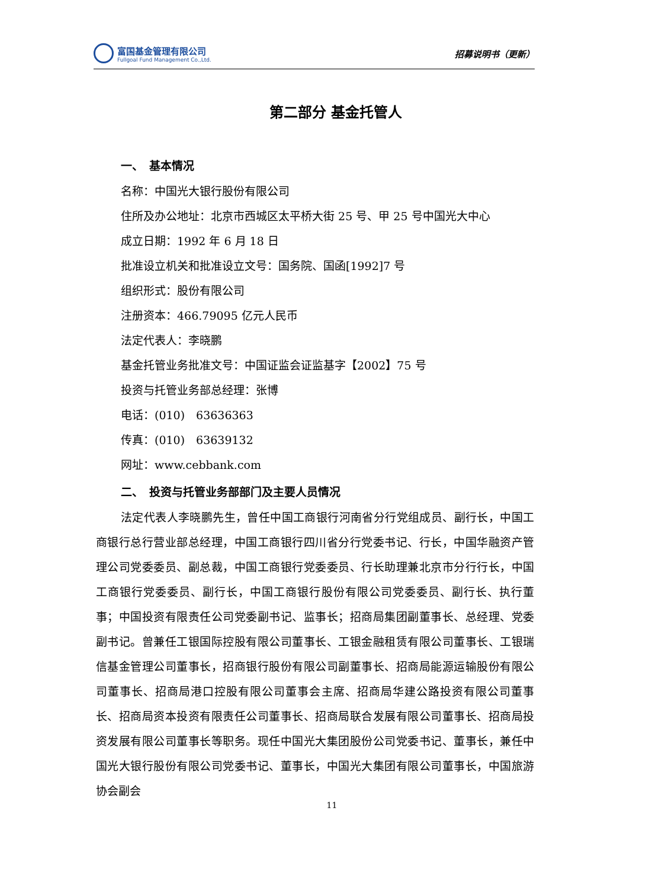富国基金管理有限公司
Fullgoal Fund Management Co.,Ltd.
招募说明书（更新）
第二部分 基金托管人
一、　基本情况
名称：中国光大银行股份有限公司
住所及办公地址：北京市西城区太平桥大街 25 号、甲 25 号中国光大中心
成立日期：1992 年 6 月 18 日
批准设立机关和批准设立文号：国务院、国函[1992]7 号
组织形式：股份有限公司
注册资本：466.79095 亿元人民币
法定代表人：李晓鹏
基金托管业务批准文号：中国证监会证监基字【2002】75 号
投资与托管业务部总经理：张博
电话：(010)　63636363
传真：(010)　63639132
网址：www.cebbank.com
二、　投资与托管业务部部门及主要人员情况
法定代表人李晓鹏先生，曾任中国工商银行河南省分行党组成员、副行长，中国工商银行总行营业部总经理，中国工商银行四川省分行党委书记、行长，中国华融资产管理公司党委委员、副总裁，中国工商银行党委委员、行长助理兼北京市分行行长，中国工商银行党委委员、副行长，中国工商银行股份有限公司党委委员、副行长、执行董事；中国投资有限责任公司党委副书记、监事长；招商局集团副董事长、总经理、党委副书记。曾兼任工银国际控股有限公司董事长、工银金融租赁有限公司董事长、工银瑞信基金管理公司董事长，招商银行股份有限公司副董事长、招商局能源运输股份有限公司董事长、招商局港口控股有限公司董事会主席、招商局华建公路投资有限公司董事长、招商局资本投资有限责任公司董事长、招商局联合发展有限公司董事长、招商局投资发展有限公司董事长等职务。现任中国光大集团股份公司党委书记、董事长，兼任中国光大银行股份有限公司党委书记、董事长，中国光大集团有限公司董事长，中国旅游协会副会
11